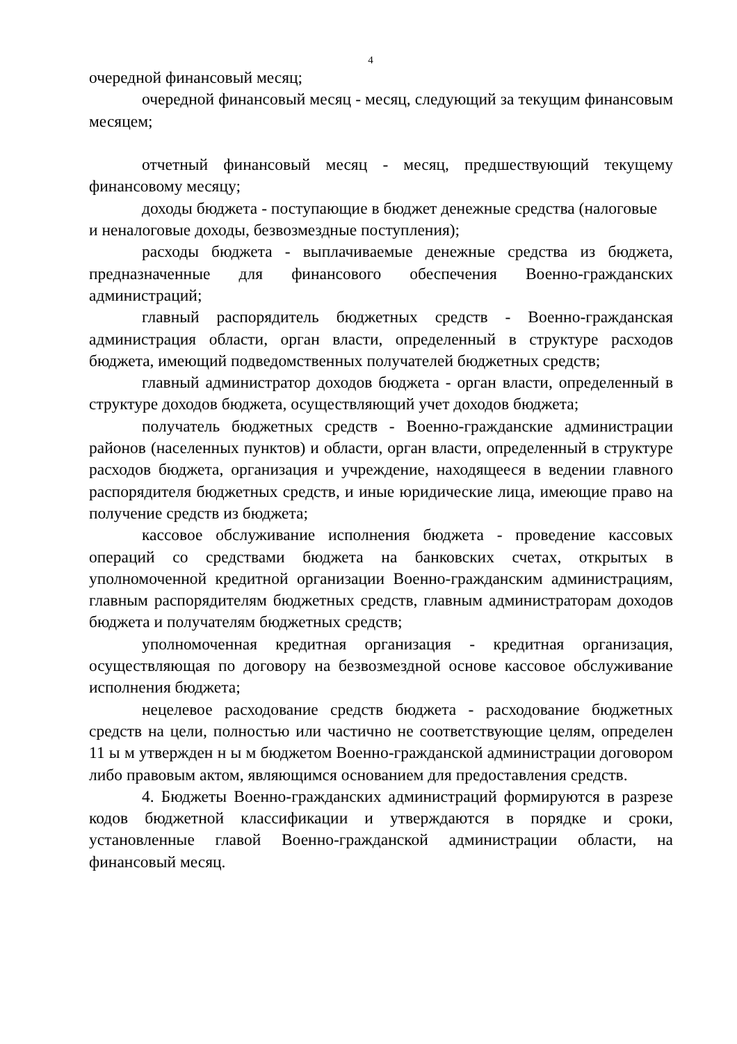4
очередной финансовый месяц;
очередной финансовый месяц - месяц, следующий за текущим финансовым месяцем;
отчетный финансовый месяц - месяц, предшествующий текущему финансовому месяцу;
доходы бюджета - поступающие в бюджет денежные средства (налоговые
и неналоговые доходы, безвозмездные поступления);
расходы бюджета - выплачиваемые денежные средства из бюджета, предназначенные для финансового обеспечения Военно-гражданских администраций;
главный распорядитель бюджетных средств - Военно-гражданская администрация области, орган власти, определенный в структуре расходов бюджета, имеющий подведомственных получателей бюджетных средств;
главный администратор доходов бюджета - орган власти, определенный в структуре доходов бюджета, осуществляющий учет доходов бюджета;
получатель бюджетных средств - Военно-гражданские администрации районов (населенных пунктов) и области, орган власти, определенный в структуре расходов бюджета, организация и учреждение, находящееся в ведении главного распорядителя бюджетных средств, и иные юридические лица, имеющие право на получение средств из бюджета;
кассовое обслуживание исполнения бюджета - проведение кассовых операций со средствами бюджета на банковских счетах, открытых в уполномоченной кредитной организации Военно-гражданским администрациям, главным распорядителям бюджетных средств, главным администраторам доходов бюджета и получателям бюджетных средств;
уполномоченная кредитная организация - кредитная организация, осуществляющая по договору на безвозмездной основе кассовое обслуживание исполнения бюджета;
нецелевое расходование средств бюджета - расходование бюджетных средств на цели, полностью или частично не соответствующие целям, определен 11 ы м утвержден н ы м бюджетом Военно-гражданской администрации договором либо правовым актом, являющимся основанием для предоставления средств.
4. Бюджеты Военно-гражданских администраций формируются в разрезе кодов бюджетной классификации и утверждаются в порядке и сроки, установленные главой Военно-гражданской администрации области, на финансовый месяц.